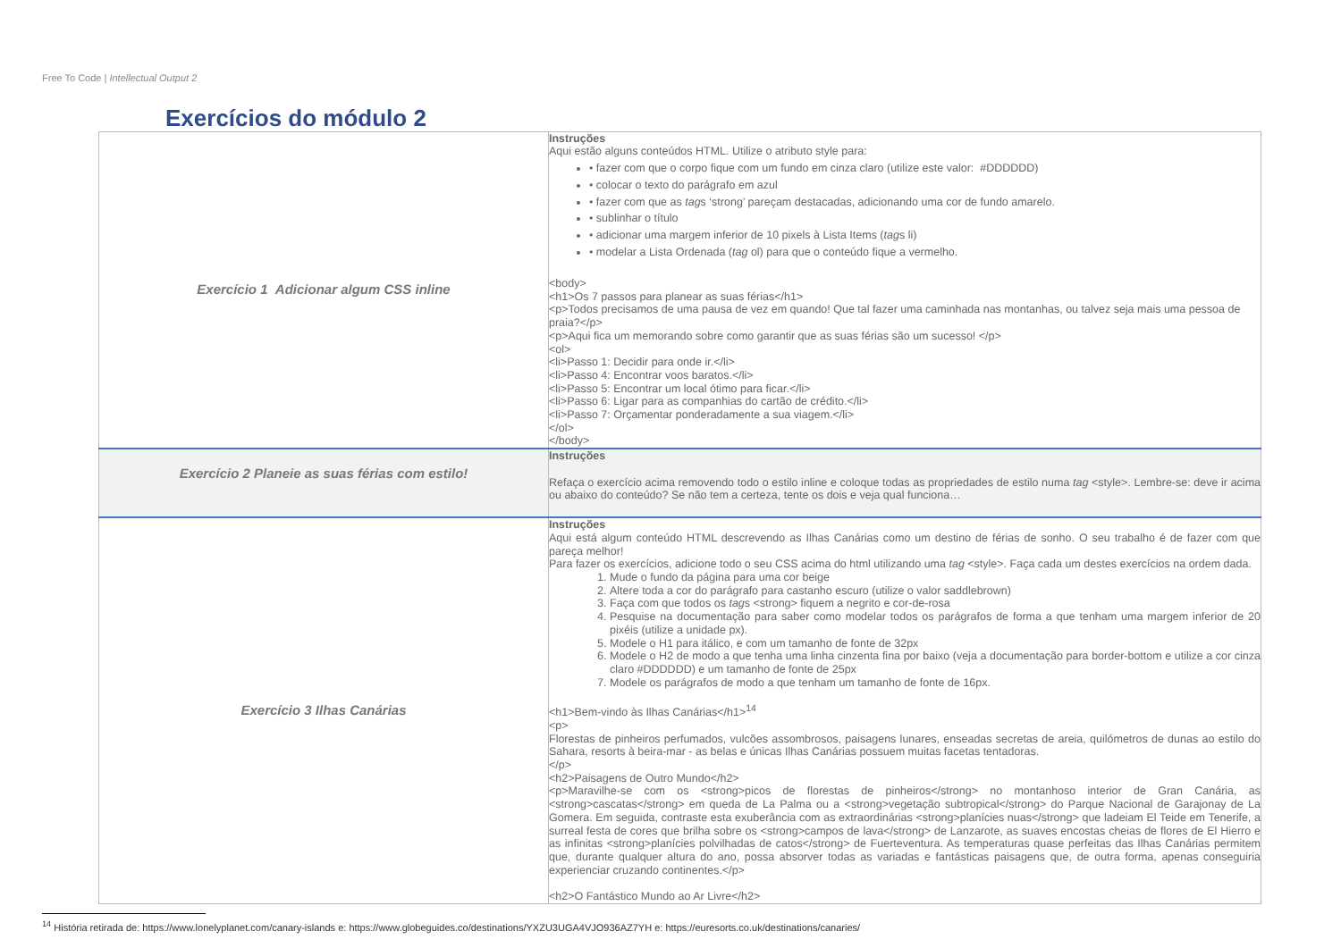Free To Code | Intellectual Output 2
Exercícios do módulo 2
| Exercício 1 Adicionar algum CSS inline | Instruções Aqui estão alguns conteúdos HTML. Utilize o atributo style para: • fazer com que o corpo fique com um fundo em cinza claro (utilize este valor: #DDDDDD) • colocar o texto do parágrafo em azul • fazer com que as tag s ‘strong’ pareçam destacadas, adicionando uma cor de fundo amarelo. • sublinhar o título • adicionar uma margem inferior de 10 pixels à Lista Items ( tag s li) • modelar a Lista Ordenada ( tag ol) para que o conteúdo fique a vermelho. <body> <h1>Os 7 passos para planear as suas férias</h1> <p>Todos precisamos de uma pausa de vez em quando! Que tal fazer uma caminhada nas montanhas, ou talvez seja mais uma pessoa de praia?</p> <p>Aqui fica um memorando sobre como garantir que as suas férias são um sucesso! </p> <ol> <li>Passo 1: Decidir para onde ir.</li> <li>Passo 4: Encontrar voos baratos.</li> <li>Passo 5: Encontrar um local ótimo para ficar.</li> <li>Passo 6: Ligar para as companhias do cartão de crédito.</li> <li>Passo 7: Orçamentar ponderadamente a sua viagem.</li> </ol> </body> |
| Exercício 2 Planeie as suas férias com estilo! | Instruções Refaça o exercício acima removendo todo o estilo inline e coloque todas as propriedades de estilo numa tag <style>. Lembre-se: deve ir acima ou abaixo do conteúdo? Se não tem a certeza, tente os dois e veja qual funciona… |
| Exercício 3 Ilhas Canárias | Instruções Aqui está algum conteúdo HTML descrevendo as Ilhas Canárias como um destino de férias de sonho. O seu trabalho é de fazer com que pareça melhor! Para fazer os exercícios, adicione todo o seu CSS acima do html utilizando uma tag <style>. Faça cada um destes exercícios na ordem dada. 1. Mude o fundo da página para uma cor beige 2. Altere toda a cor do parágrafo para castanho escuro (utilize o valor saddlebrown) 3. Faça com que todos os tag s <strong> fiquem a negrito e cor-de-rosa 4. Pesquise na documentação para saber como modelar todos os parágrafos de forma a que tenham uma margem inferior de 20 pixéis (utilize a unidade px). 5. Modele o H1 para itálico, e com um tamanho de fonte de 32px 6. Modele o H2 de modo a que tenha uma linha cinzenta fina por baixo (veja a documentação para border-bottom e utilize a cor cinza claro #DDDDDD) e um tamanho de fonte de 25px 7. Modele os parágrafos de modo a que tenham um tamanho de fonte de 16px. <h1>Bem-vindo às Ilhas Canárias</h1><sup>14</sup> <p> Florestas de pinheiros perfumados, vulcões assombrosos, paisagens lunares, enseadas secretas de areia, quilómetros de dunas ao estilo do Sahara, resorts à beira-mar - as belas e únicas Ilhas Canárias possuem muitas facetas tentadoras. </p> <h2>Paisagens de Outro Mundo</h2> <p>Maravilhe-se com os <strong>picos de florestas de pinheiros</strong> no montanhoso interior de Gran Canária, as <strong>cascatas</strong> em queda de La Palma ou a <strong>vegetação subtropical</strong> do Parque Nacional de Garajonay de La Gomera. Em seguida, contraste esta exuberância com as extraordinárias <strong>planícies nuas</strong> que ladeiam El Teide em Tenerife, a surreal festa de cores que brilha sobre os <strong>campos de lava</strong> de Lanzarote, as suaves encostas cheias de flores de El Hierro e as infinitas <strong>planícies polvilhadas de catos</strong> de Fuerteventura. As temperaturas quase perfeitas das Ilhas Canárias permitem que, durante qualquer altura do ano, possa absorver todas as variadas e fantásticas paisagens que, de outra forma, apenas conseguiria experienciar cruzando continentes.</p> <h2>O Fantástico Mundo ao Ar Livre</h2> |
<sup>14</sup> História retirada de: https://www.lonelyplanet.com/canary-islands e: https://www.globeguides.co/destinations/YXZU3UGA4VJO936AZ7YH e: https://euresorts.co.uk/destinations/canaries/